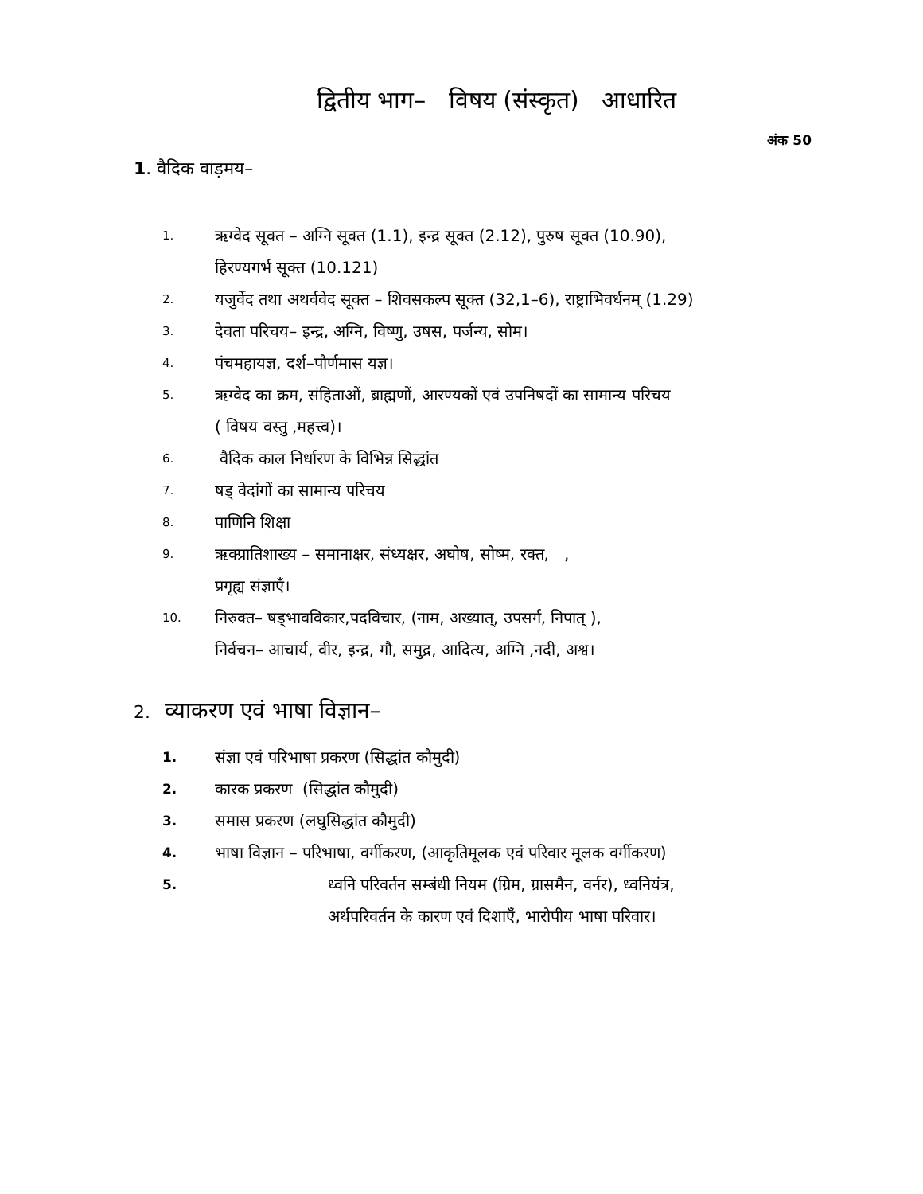द्वितीय भाग– विषय (संस्कृत) आधारित
अंक 50
1. वैदिक वाड़मय–
1. ऋग्वेद सूक्त – अग्नि सूक्त (1.1), इन्द्र सूक्त (2.12), पुरुष सूक्त (10.90),
हिरण्यगर्भ सूक्त (10.121)
2. यजुर्वेद तथा अथर्ववेद सूक्त – शिवसकल्प सूक्त (32,1–6), राष्ट्राभिवर्धनम् (1.29)
3. देवता परिचय– इन्द्र, अग्नि, विष्णु, उषस, पर्जन्य, सोम।
4. पंचमहायज्ञ, दर्श–पौर्णमास यज्ञ।
5. ऋग्वेद का क्रम, संहिताओं, ब्राह्मणों, आरण्यकों एवं उपनिषदों का सामान्य परिचय
( विषय वस्तु ,महत्त्व)।
6. वैदिक काल निर्धारण के विभिन्न सिद्धांत
7. षड् वेदांगों का सामान्य परिचय
8. पाणिनि शिक्षा
9. ऋक्प्रातिशाख्य – समानाक्षर, संध्यक्षर, अघोष, सोष्म, रक्त, ,
प्रगृह्य संज्ञाएँ।
10. निरुक्त– षड्भावविकार,पदविचार, (नाम, अख्यात्, उपसर्ग, निपात् ),
निर्वचन– आचार्य, वीर, इन्द्र, गौ, समुद्र, आदित्य, अग्नि ,नदी, अश्व।
2. व्याकरण एवं भाषा विज्ञान–
1. संज्ञा एवं परिभाषा प्रकरण (सिद्धांत कौमुदी)
2. कारक प्रकरण (सिद्धांत कौमुदी)
3. समास प्रकरण (लघुसिद्धांत कौमुदी)
4. भाषा विज्ञान – परिभाषा, वर्गीकरण, (आकृतिमूलक एवं परिवार मूलक वर्गीकरण)
5. ध्वनि परिवर्तन सम्बंधी नियम (ग्रिम, ग्रासमैन, वर्नर), ध्वनियंत्र,
अर्थपरिवर्तन के कारण एवं दिशाएँ, भारोपीय भाषा परिवार।